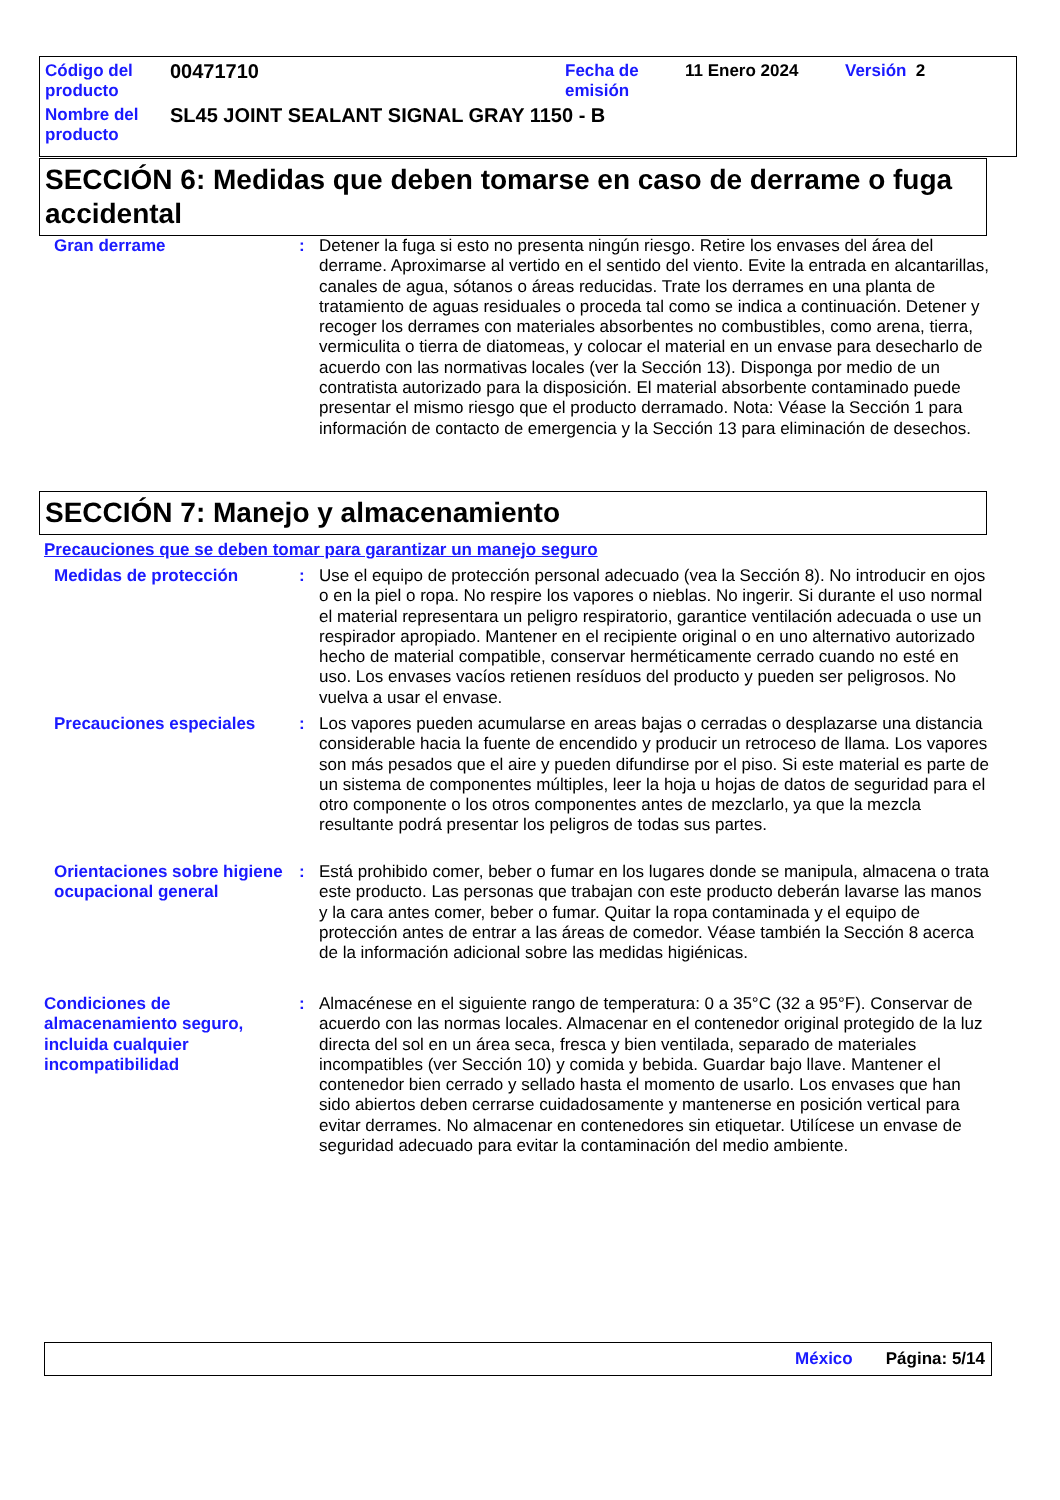| Código del producto | 00471710 | Fecha de emisión | 11 Enero 2024 | Versión 2 |
| Nombre del producto | SL45 JOINT SEALANT SIGNAL GRAY 1150 - B | | | |
SECCIÓN 6: Medidas que deben tomarse en caso de derrame o fuga accidental
Gran derrame : Detener la fuga si esto no presenta ningún riesgo. Retire los envases del área del derrame. Aproximarse al vertido en el sentido del viento. Evite la entrada en alcantarillas, canales de agua, sótanos o áreas reducidas. Trate los derrames en una planta de tratamiento de aguas residuales o proceda tal como se indica a continuación. Detener y recoger los derrames con materiales absorbentes no combustibles, como arena, tierra, vermiculita o tierra de diatomeas, y colocar el material en un envase para desecharlo de acuerdo con las normativas locales (ver la Sección 13). Disponga por medio de un contratista autorizado para la disposición. El material absorbente contaminado puede presentar el mismo riesgo que el producto derramado. Nota: Véase la Sección 1 para información de contacto de emergencia y la Sección 13 para eliminación de desechos.
SECCIÓN 7: Manejo y almacenamiento
Precauciones que se deben tomar para garantizar un manejo seguro
Medidas de protección : Use el equipo de protección personal adecuado (vea la Sección 8). No introducir en ojos o en la piel o ropa. No respire los vapores o nieblas. No ingerir. Si durante el uso normal el material representara un peligro respiratorio, garantice ventilación adecuada o use un respirador apropiado. Mantener en el recipiente original o en uno alternativo autorizado hecho de material compatible, conservar herméticamente cerrado cuando no esté en uso. Los envases vacíos retienen resíduos del producto y pueden ser peligrosos. No vuelva a usar el envase.
Precauciones especiales : Los vapores pueden acumularse en areas bajas o cerradas o desplazarse una distancia considerable hacia la fuente de encendido y producir un retroceso de llama. Los vapores son más pesados que el aire y pueden difundirse por el piso. Si este material es parte de un sistema de componentes múltiples, leer la hoja u hojas de datos de seguridad para el otro componente o los otros componentes antes de mezclarlo, ya que la mezcla resultante podrá presentar los peligros de todas sus partes.
Orientaciones sobre higiene ocupacional general
: Está prohibido comer, beber o fumar en los lugares donde se manipula, almacena o trata este producto. Las personas que trabajan con este producto deberán lavarse las manos y la cara antes comer, beber o fumar. Quitar la ropa contaminada y el equipo de protección antes de entrar a las áreas de comedor. Véase también la Sección 8 acerca de la información adicional sobre las medidas higiénicas.
Condiciones de almacenamiento seguro, incluida cualquier incompatibilidad
: Almacénese en el siguiente rango de temperatura: 0 a 35°C (32 a 95°F). Conservar de acuerdo con las normas locales. Almacenar en el contenedor original protegido de la luz directa del sol en un área seca, fresca y bien ventilada, separado de materiales incompatibles (ver Sección 10) y comida y bebida. Guardar bajo llave. Mantener el contenedor bien cerrado y sellado hasta el momento de usarlo. Los envases que han sido abiertos deben cerrarse cuidadosamente y mantenerse en posición vertical para evitar derrames. No almacenar en contenedores sin etiquetar. Utilícese un envase de seguridad adecuado para evitar la contaminación del medio ambiente.
México Página: 5/14